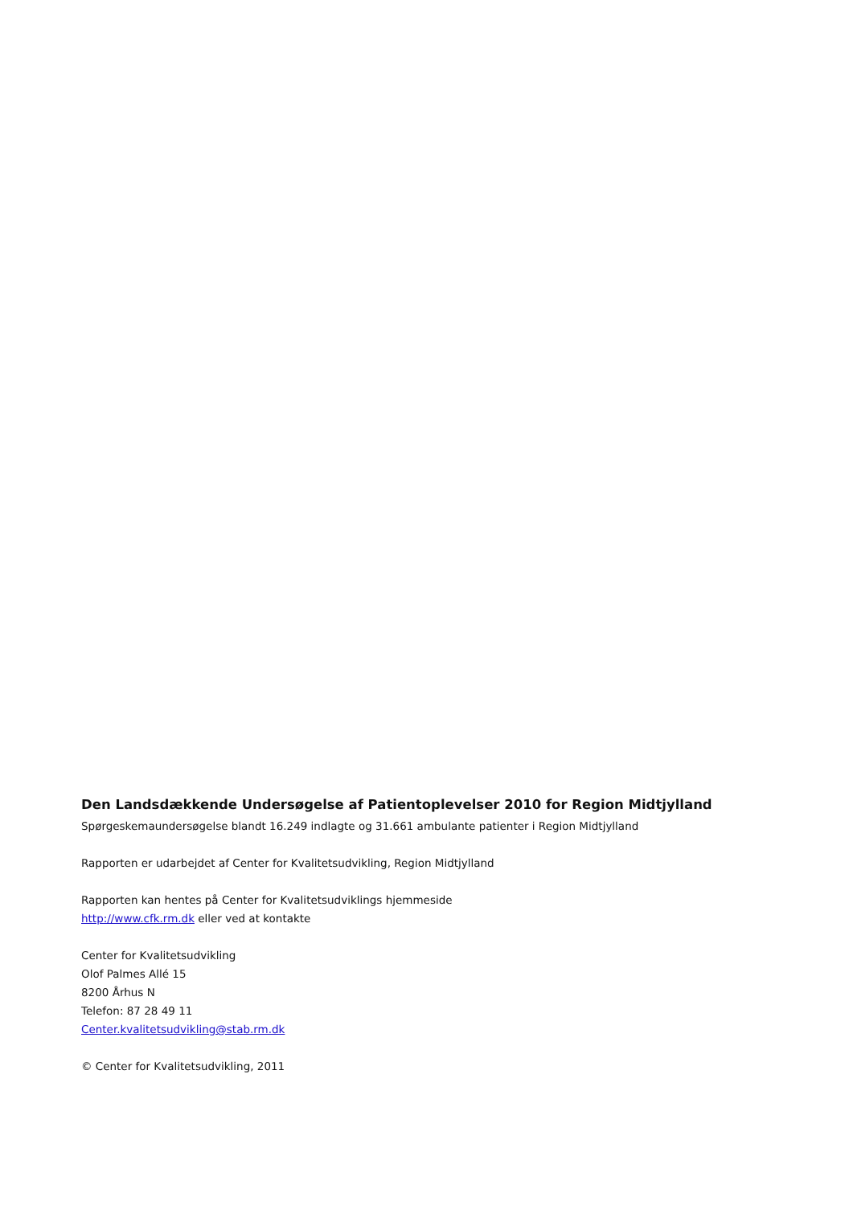Den Landsdækkende Undersøgelse af Patientoplevelser 2010 for Region Midtjylland
Spørgeskemaundersøgelse blandt 16.249 indlagte og 31.661 ambulante patienter i Region Midtjylland
Rapporten er udarbejdet af Center for Kvalitetsudvikling, Region Midtjylland
Rapporten kan hentes på Center for Kvalitetsudviklings hjemmeside
http://www.cfk.rm.dk eller ved at kontakte
Center for Kvalitetsudvikling
Olof Palmes Allé 15
8200 Århus N
Telefon: 87 28 49 11
Center.kvalitetsudvikling@stab.rm.dk
© Center for Kvalitetsudvikling, 2011